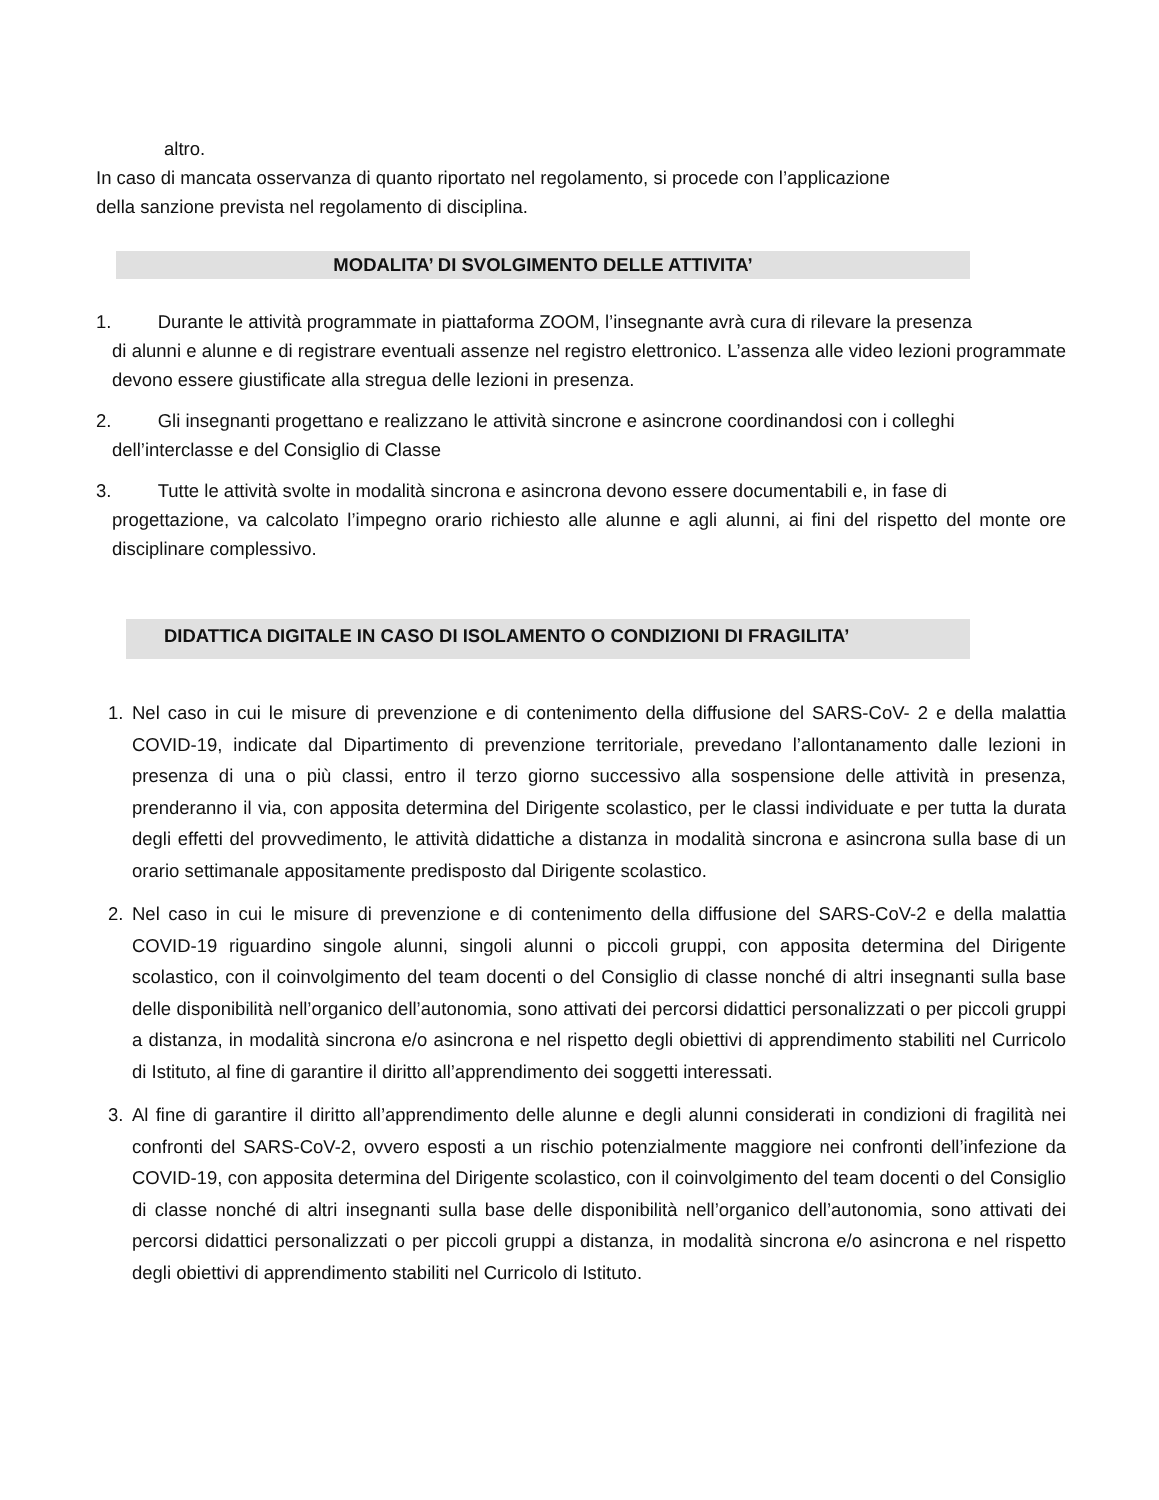altro.
In caso di mancata osservanza di quanto riportato nel regolamento, si procede con l’applicazione
della sanzione prevista nel regolamento di disciplina.
MODALITA’ DI SVOLGIMENTO DELLE ATTIVITA’
1. Durante le attività programmate in piattaforma ZOOM, l’insegnante avrà cura di rilevare la presenza
di alunni e alunne e di registrare eventuali assenze nel registro elettronico. L’assenza alle video lezioni programmate devono essere giustificate alla stregua delle lezioni in presenza.
2. Gli insegnanti progettano e realizzano le attività sincrone e asincrone coordinandosi con i colleghi
dell’interclasse e del Consiglio di Classe
3. Tutte le attività svolte in modalità sincrona e asincrona devono essere documentabili e, in fase di
progettazione, va calcolato l’impegno orario richiesto alle alunne e agli alunni, ai fini del rispetto del monte ore disciplinare complessivo.
DIDATTICA DIGITALE IN CASO DI ISOLAMENTO O CONDIZIONI DI FRAGILITA’
1. Nel caso in cui le misure di prevenzione e di contenimento della diffusione del SARS-CoV- 2 e della malattia COVID-19, indicate dal Dipartimento di prevenzione territoriale, prevedano l’allontanamento dalle lezioni in presenza di una o più classi, entro il terzo giorno successivo alla sospensione delle attività in presenza, prenderanno il via, con apposita determina del Dirigente scolastico, per le classi individuate e per tutta la durata degli effetti del provvedimento, le attività didattiche a distanza in modalità sincrona e asincrona sulla base di un orario settimanale appositamente predisposto dal Dirigente scolastico.
2. Nel caso in cui le misure di prevenzione e di contenimento della diffusione del SARS-CoV-2 e della malattia COVID-19 riguardino singole alunni, singoli alunni o piccoli gruppi, con apposita determina del Dirigente scolastico, con il coinvolgimento del team docenti o del Consiglio di classe nonché di altri insegnanti sulla base delle disponibilità nell’organico dell’autonomia, sono attivati dei percorsi didattici personalizzati o per piccoli gruppi a distanza, in modalità sincrona e/o asincrona e nel rispetto degli obiettivi di apprendimento stabiliti nel Curricolo di Istituto, al fine di garantire il diritto all’apprendimento dei soggetti interessati.
3. Al fine di garantire il diritto all’apprendimento delle alunne e degli alunni considerati in condizioni di fragilità nei confronti del SARS-CoV-2, ovvero esposti a un rischio potenzialmente maggiore nei confronti dell’infezione da COVID-19, con apposita determina del Dirigente scolastico, con il coinvolgimento del team docenti o del Consiglio di classe nonché di altri insegnanti sulla base delle disponibilità nell’organico dell’autonomia, sono attivati dei percorsi didattici personalizzati o per piccoli gruppi a distanza, in modalità sincrona e/o asincrona e nel rispetto degli obiettivi di apprendimento stabiliti nel Curricolo di Istituto.